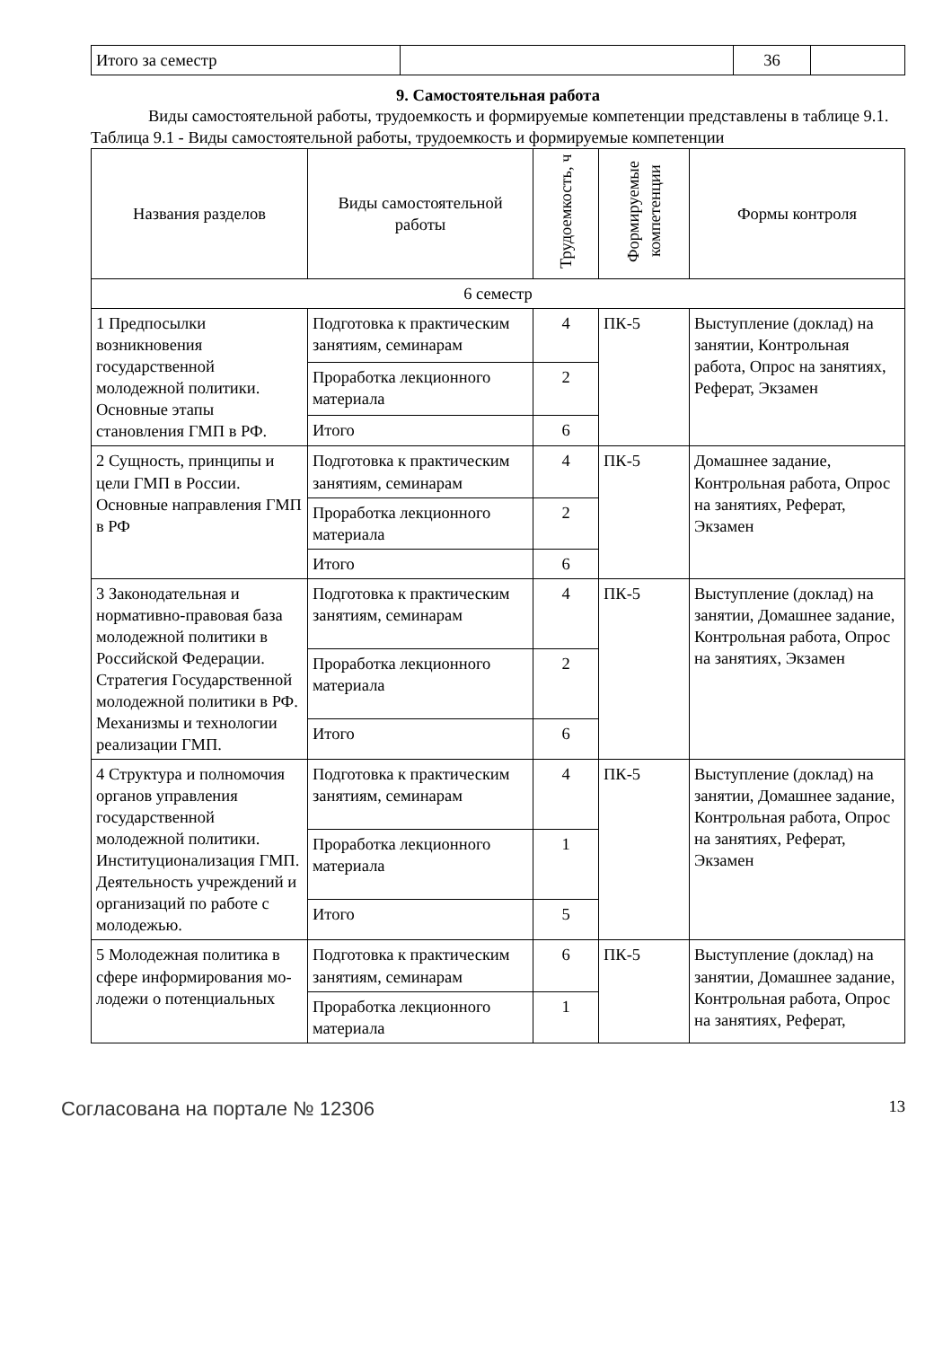| Итого за семестр | | 36 | |
9. Самостоятельная работа
Виды самостоятельной работы, трудоемкость и формируемые компетенции представлены в таблице 9.1.
Таблица 9.1 - Виды самостоятельной работы, трудоемкость и формируемые компетенции
| Названия разделов | Виды самостоятельной работы | Трудоемкость, ч | Формируемые компетенции | Формы контроля |
| --- | --- | --- | --- | --- |
| 6 семестр | | | | |
| 1 Предпосылки возникновения государственной молодежной политики. Основные этапы становления ГМП в РФ. | Подготовка к практическим занятиям, семинарам | 4 | ПК-5 | Выступление (доклад) на занятии, Контрольная работа, Опрос на занятиях, Реферат, Экзамен |
| | Проработка лекционного материала | 2 | | |
| | Итого | 6 | | |
| 2 Сущность, принципы и цели ГМП в России. Основные направления ГМП в РФ | Подготовка к практическим занятиям, семинарам | 4 | ПК-5 | Домашнее задание, Контрольная работа, Опрос на занятиях, Реферат, Экзамен |
| | Проработка лекционного материала | 2 | | |
| | Итого | 6 | | |
| 3 Законодательная и нормативно-правовая база молодежной политики в Российской Федерации. Стратегия Государственной молодежной политики в РФ. Механизмы и технологии реализации ГМП. | Подготовка к практическим занятиям, семинарам | 4 | ПК-5 | Выступление (доклад) на занятии, Домашнее задание, Контрольная работа, Опрос на занятиях, Экзамен |
| | Проработка лекционного материала | 2 | | |
| | Итого | 6 | | |
| 4 Структура и полномочия органов управления государственной молодежной политики. Институционализация ГМП. Деятельность учреждений и организаций по работе с молодежью. | Подготовка к практическим занятиям, семинарам | 4 | ПК-5 | Выступление (доклад) на занятии, Домашнее задание, Контрольная работа, Опрос на занятиях, Реферат, Экзамен |
| | Проработка лекционного материала | 1 | | |
| | Итого | 5 | | |
| 5 Молодежная политика в сфере информирования мо-лодежи о потенциальных | Подготовка к практическим занятиям, семинарам | 6 | ПК-5 | Выступление (доклад) на занятии, Домашнее задание, Контрольная работа, Опрос на занятиях, Реферат, |
| | Проработка лекционного материала | 1 | | |
Согласована на портале № 12306 13